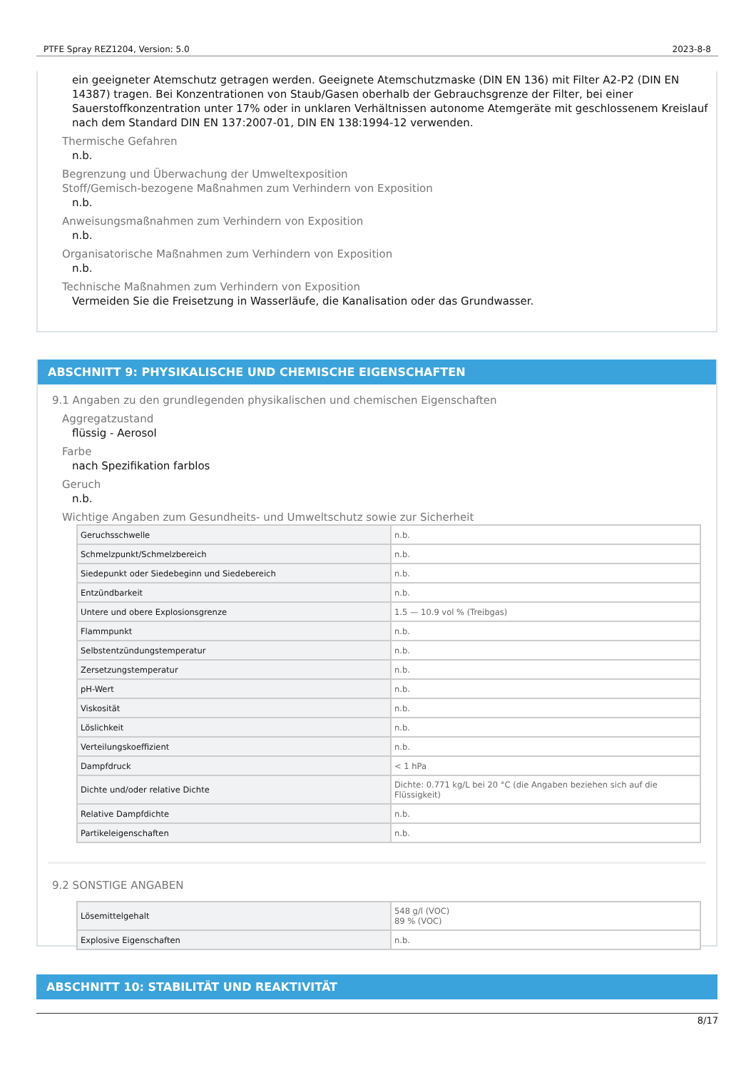PTFE Spray REZ1204, Version: 5.0 2023-8-8
ein geeigneter Atemschutz getragen werden. Geeignete Atemschutzmaske (DIN EN 136) mit Filter A2-P2 (DIN EN 14387) tragen. Bei Konzentrationen von Staub/Gasen oberhalb der Gebrauchsgrenze der Filter, bei einer Sauerstoffkonzentration unter 17% oder in unklaren Verhältnissen autonome Atemgeräte mit geschlossenem Kreislauf nach dem Standard DIN EN 137:2007-01, DIN EN 138:1994-12 verwenden.
Thermische Gefahren
n.b.
Begrenzung und Überwachung der Umweltexposition
Stoff/Gemisch-bezogene Maßnahmen zum Verhindern von Exposition
n.b.
Anweisungsmaßnahmen zum Verhindern von Exposition
n.b.
Organisatorische Maßnahmen zum Verhindern von Exposition
n.b.
Technische Maßnahmen zum Verhindern von Exposition
Vermeiden Sie die Freisetzung in Wasserläufe, die Kanalisation oder das Grundwasser.
ABSCHNITT 9: PHYSIKALISCHE UND CHEMISCHE EIGENSCHAFTEN
9.1 Angaben zu den grundlegenden physikalischen und chemischen Eigenschaften
Aggregatzustand
flüssig - Aerosol
Farbe
nach Spezifikation farblos
Geruch
n.b.
Wichtige Angaben zum Gesundheits- und Umweltschutz sowie zur Sicherheit
| Geruchsschwelle | n.b. |
| Schmelzpunkt/Schmelzbereich | n.b. |
| Siedepunkt oder Siedebeginn und Siedebereich | n.b. |
| Entzündbarkeit | n.b. |
| Untere und obere Explosionsgrenze | 1.5 — 10.9 vol % (Treibgas) |
| Flammpunkt | n.b. |
| Selbstentzündungstemperatur | n.b. |
| Zersetzungstemperatur | n.b. |
| pH-Wert | n.b. |
| Viskosität | n.b. |
| Löslichkeit | n.b. |
| Verteilungskoeffizient | n.b. |
| Dampfdruck | < 1 hPa |
| Dichte und/oder relative Dichte | Dichte: 0.771 kg/L bei 20 °C (die Angaben beziehen sich auf die Flüssigkeit) |
| Relative Dampfdichte | n.b. |
| Partikeleigenschaften | n.b. |
9.2 SONSTIGE ANGABEN
| Lösemittelgehalt | 548 g/l (VOC) 89 % (VOC) |
| Explosive Eigenschaften | n.b. |
ABSCHNITT 10: STABILITÄT UND REAKTIVITÄT
8/17